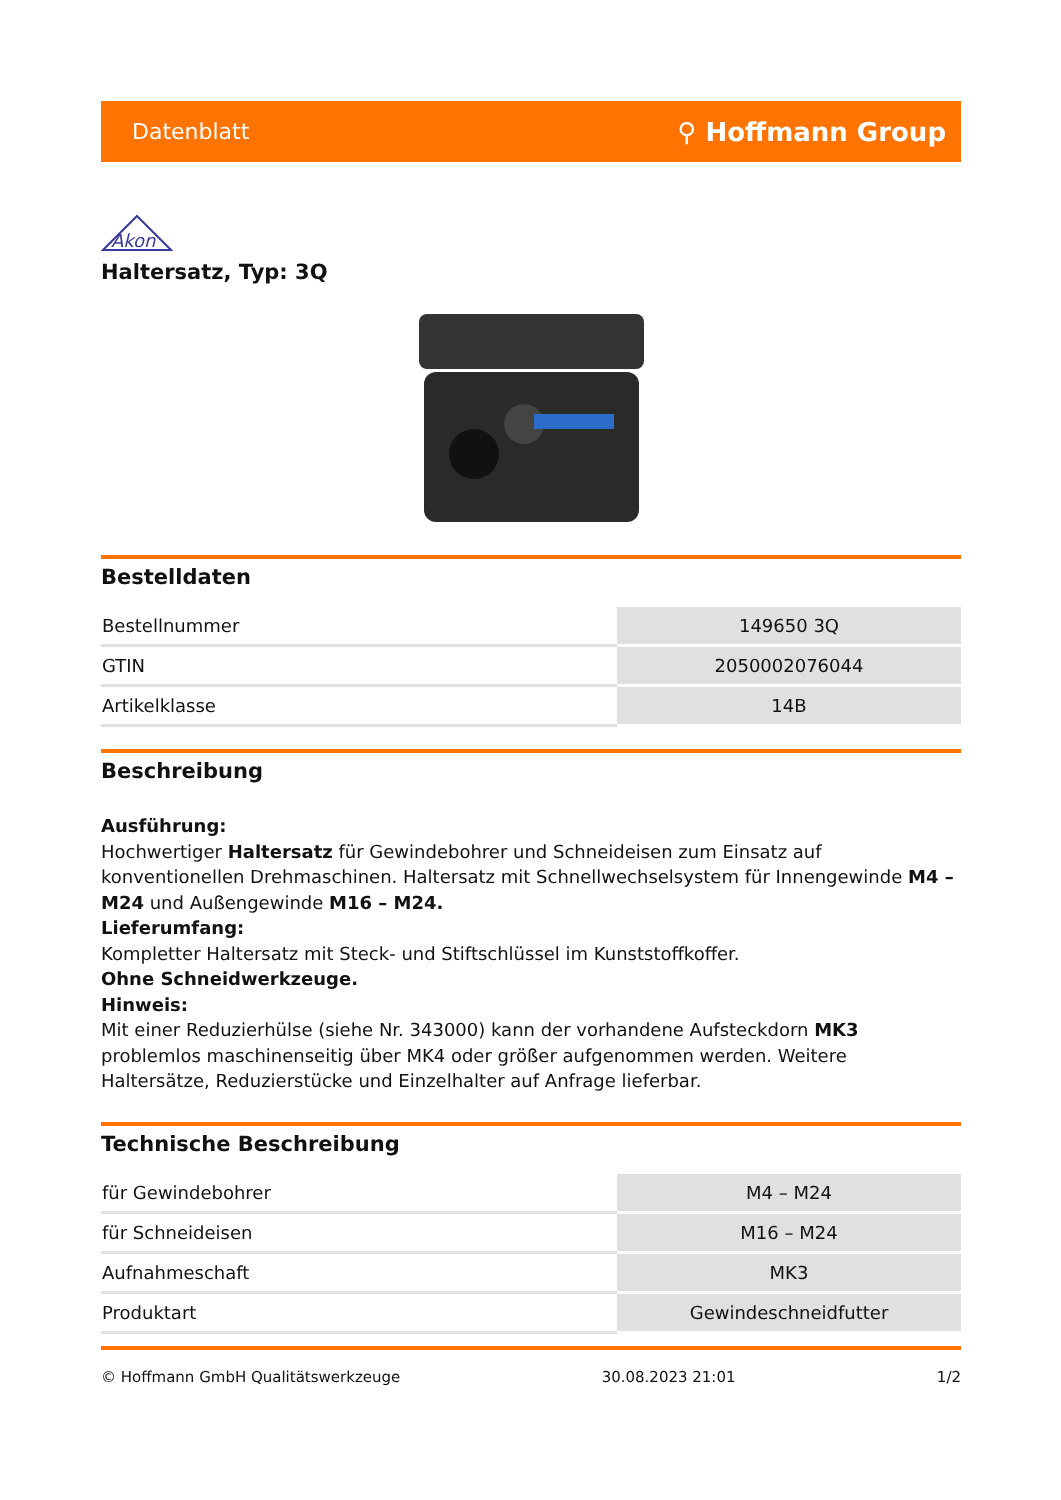Datenblatt ⚲ Hoffmann Group
Akon
Haltersatz, Typ: 3Q
Bestelldaten
| Bestellnummer | 149650 3Q |
| GTIN | 2050002076044 |
| Artikelklasse | 14B |
Beschreibung
Ausführung:
Hochwertiger Haltersatz für Gewindebohrer und Schneideisen zum Einsatz auf konventionellen Drehmaschinen. Haltersatz mit Schnellwechselsystem für Innengewinde M4 – M24 und Außengewinde M16 – M24.
Lieferumfang:
Kompletter Haltersatz mit Steck- und Stiftschlüssel im Kunststoffkoffer.
Ohne Schneidwerkzeuge.
Hinweis:
Mit einer Reduzierhülse (siehe Nr. 343000) kann der vorhandene Aufsteckdorn MK3 problemlos maschinenseitig über MK4 oder größer aufgenommen werden. Weitere Haltersätze, Reduzierstücke und Einzelhalter auf Anfrage lieferbar.
Technische Beschreibung
| für Gewindebohrer | M4 – M24 |
| für Schneideisen | M16 – M24 |
| Aufnahmeschaft | MK3 |
| Produktart | Gewindeschneidfutter |
© Hoffmann GmbH Qualitätswerkzeuge 30.08.2023 21:01 1/2